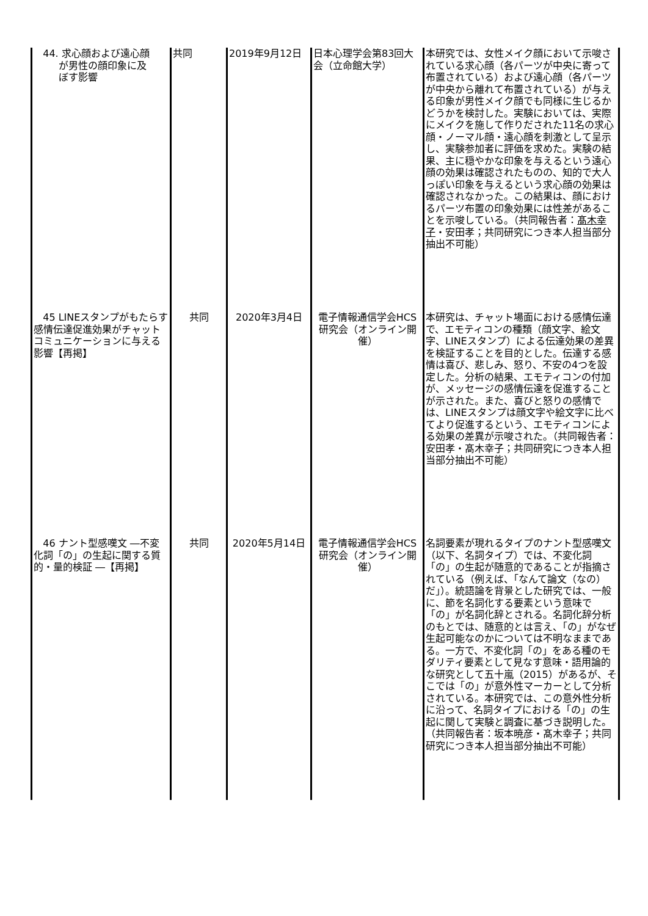| 44. 求心顔および遠心顔 が男性の顔印象に及 ぼす影響 | 共同 | 2019年9月12日 | 日本心理学会第83回大会（立命館大学） | 本研究では、女性メイク顔において示唆されている求心顔（各パーツが中央に寄って布置されている）および遠心顔（各パーツが中央から離れて布置されている）が与える印象が男性メイク顔でも同様に生じるかどうかを検討した。実験においては、実際にメイクを施して作りだされた11名の求心顔・ノーマル顔・遠心顔を刺激として呈示し、実験参加者に評価を求めた。実験の結果、主に穏やかな印象を与えるという遠心顔の効果は確認されたものの、知的で大人っぽい印象を与えるという求心顔の効果は確認されなかった。この結果は、顔におけるパーツ布置の印象効果には性差があることを示唆している。（共同報告者： 髙木幸子 ・安田孝；共同研究につき本人担当部分抽出不可能） |
| 45 LINEスタンプがもたらす感情伝達促進効果がチャットコミュニケーションに与える影響【再掲】 | 共同 | 2020年3月4日 | 電子情報通信学会HCS研究会（オンライン開催） | 本研究は、チャット場面における感情伝達で、エモティコンの種類（顔文字、絵文字、LINEスタンプ）による伝達効果の差異を検証することを目的とした。伝達する感情は喜び、悲しみ、怒り、不安の4つを設定した。分析の結果、エモティコンの付加が、メッセージの感情伝達を促進することが示された。また、喜びと怒りの感情では、LINEスタンプは顔文字や絵文字に比べてより促進するという、エモティコンによる効果の差異が示唆された。（共同報告者：安田孝・髙木幸子；共同研究につき本人担当部分抽出不可能） |
| 46 ナント型感嘆文 ―不変化詞「の」の生起に関する質的・量的検証 ―【再掲】 | 共同 | 2020年5月14日 | 電子情報通信学会HCS研究会（オンライン開催） | 名詞要素が現れるタイプのナント型感嘆文（以下、名詞タイプ）では、不変化詞「の」の生起が随意的であることが指摘されている（例えば、「なんて論文（なの）だ」）。統語論を背景とした研究では、一般に、節を名詞化する要素という意味で「の」が名詞化辞とされる。名詞化辞分析のもとでは、随意的とは言え、「の」がなぜ生起可能なのかについては不明なままである。一方で、不変化詞「の」をある種のモダリティ要素として見なす意味・語用論的な研究として五十嵐（2015）があるが、そこでは「の」が意外性マーカーとして分析されている。本研究では、この意外性分析に沿って、名詞タイプにおける「の」の生起に関して実験と調査に基づき説明した。（共同報告者：坂本暁彦・髙木幸子；共同研究につき本人担当部分抽出不可能） |